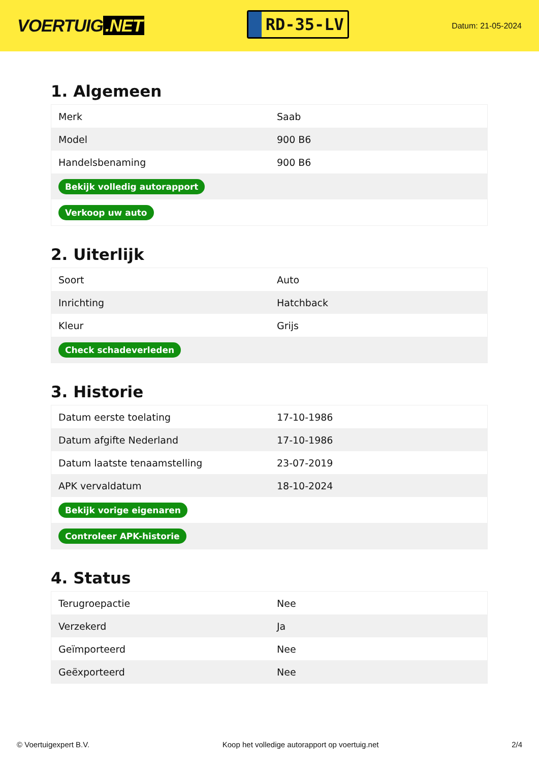VOERTUIG.NET
RD-35-LV
Datum: 21-05-2024
1. Algemeen
| Merk | Saab |
| Model | 900 B6 |
| Handelsbenaming | 900 B6 |
| Bekijk volledig autorapport | |
| Verkoop uw auto | |
2. Uiterlijk
| Soort | Auto |
| Inrichting | Hatchback |
| Kleur | Grijs |
| Check schadeverleden | |
3. Historie
| Datum eerste toelating | 17-10-1986 |
| Datum afgifte Nederland | 17-10-1986 |
| Datum laatste tenaamstelling | 23-07-2019 |
| APK vervaldatum | 18-10-2024 |
| Bekijk vorige eigenaren | |
| Controleer APK-historie | |
4. Status
| Terugroepactie | Nee |
| Verzekerd | Ja |
| Geïmporteerd | Nee |
| Geëxporteerd | Nee |
© Voertuigexpert B.V. Koop het volledige autorapport op voertuig.net 2/4